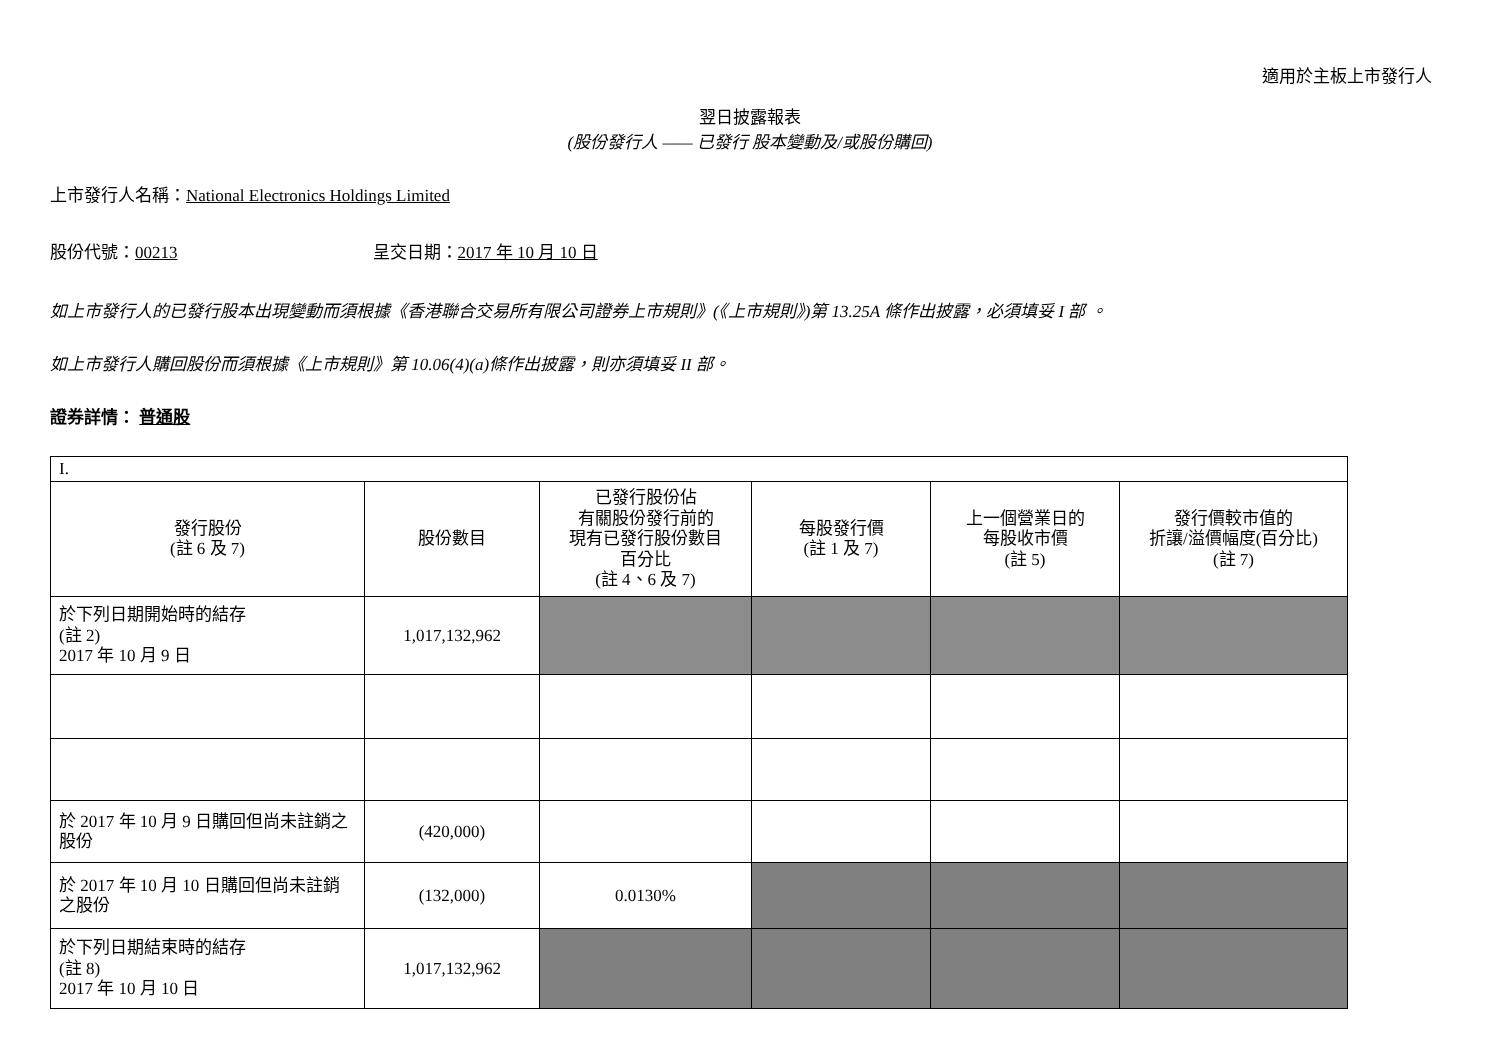適用於主板上市發行人
翌日披露報表
(股份發行人 —— 已發行 股本變動及/或股份購回)
上市發行人名稱：National Electronics Holdings Limited
股份代號：00213 呈交日期：2017 年 10 月 10 日
如上市發行人的已發行股本出現變動而須根據《香港聯合交易所有限公司證券上市規則》(《上市規則》)第 13.25A 條作出披露，必須填妥 I 部 。
如上市發行人購回股份而須根據《上市規則》第 10.06(4)(a)條作出披露，則亦須填妥 II 部。
證券詳情： 普通股
| I. | | | | | |
| 發行股份 (註 6 及 7) | 股份數目 | 已發行股份佔 有關股份發行前的 現有已發行股份數目 百分比 (註 4、6 及 7) | 每股發行價 (註 1 及 7) | 上一個營業日的 每股收市價 (註 5) | 發行價較市值的 折讓/溢價幅度(百分比) (註 7) |
| 於下列日期開始時的結存 (註 2) 2017 年 10 月 9 日 | 1,017,132,962 | | | | |
| 於 2017 年 10 月 9 日購回但尚未註銷之股份 | (420,000) | | | | |
| 於 2017 年 10 月 10 日購回但尚未註銷之股份 | (132,000) | 0.0130% | | | |
| 於下列日期結束時的結存 (註 8) 2017 年 10 月 10 日 | 1,017,132,962 | | | | |